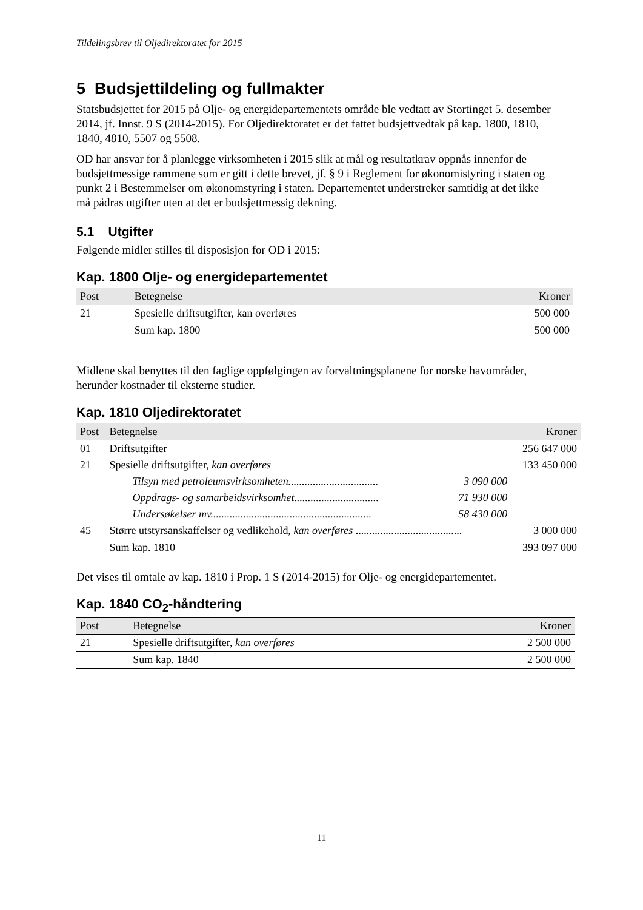Tildelingsbrev til Oljedirektoratet for 2015
5 Budsjettildeling og fullmakter
Statsbudsjettet for 2015 på Olje- og energidepartementets område ble vedtatt av Stortinget 5. desember 2014, jf. Innst. 9 S (2014-2015). For Oljedirektoratet er det fattet budsjettvedtak på kap. 1800, 1810, 1840, 4810, 5507 og 5508.
OD har ansvar for å planlegge virksomheten i 2015 slik at mål og resultatkrav oppnås innenfor de budsjettmessige rammene som er gitt i dette brevet, jf. § 9 i Reglement for økonomistyring i staten og punkt 2 i Bestemmelser om økonomstyring i staten. Departementet understreker samtidig at det ikke må pådras utgifter uten at det er budsjettmessig dekning.
5.1 Utgifter
Følgende midler stilles til disposisjon for OD i 2015:
Kap. 1800 Olje- og energidepartementet
| Post | Betegnelse | Kroner |
| --- | --- | --- |
| 21 | Spesielle driftsutgifter, kan overføres | 500 000 |
| | Sum kap. 1800 | 500 000 |
Midlene skal benyttes til den faglige oppfølgingen av forvaltningsplanene for norske havområder, herunder kostnader til eksterne studier.
Kap. 1810 Oljedirektoratet
| Post | Betegnelse | | Kroner | |
| --- | --- | --- | --- | --- |
| 01 | Driftsutgifter | | | 256 647 000 |
| 21 | Spesielle driftsutgifter, kan overføres | | | 133 450 000 |
| | Tilsyn med petroleumsvirksomheten................................. | | 3 090 000 | |
| | Oppdrags- og samarbeidsvirksomhet............................... | | 71 930 000 | |
| | Undersøkelser mv........................................................... | | 58 430 000 | |
| 45 | Større utstyrsanskaffelser og vedlikehold, kan overføres ....................................... | | | 3 000 000 |
| | Sum kap. 1810 | | | 393 097 000 |
Det vises til omtale av kap. 1810 i Prop. 1 S (2014-2015) for Olje- og energidepartementet.
Kap. 1840 CO<sub>2</sub>-håndtering
| Post | Betegnelse | Kroner |
| --- | --- | --- |
| 21 | Spesielle driftsutgifter, kan overføres | 2 500 000 |
| | Sum kap. 1840 | 2 500 000 |
11